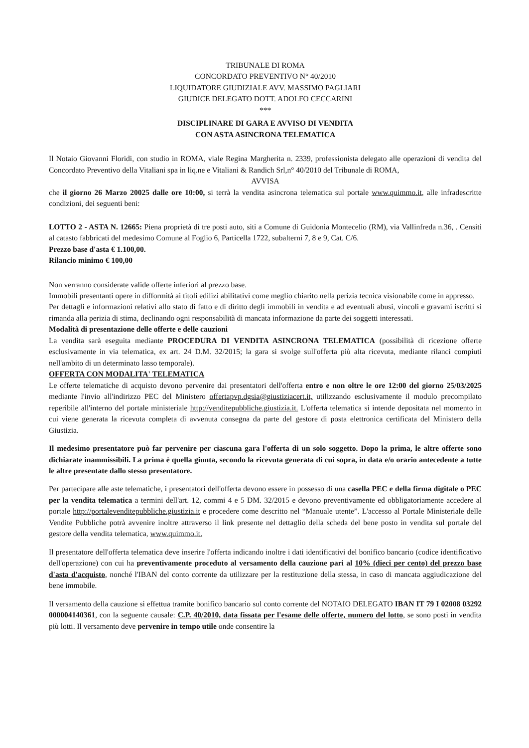TRIBUNALE DI ROMA
CONCORDATO PREVENTIVO N° 40/2010
LIQUIDATORE GIUDIZIALE AVV. MASSIMO PAGLIARI
GIUDICE DELEGATO DOTT. ADOLFO CECCARINI
***
DISCIPLINARE DI GARA E AVVISO DI VENDITA
CON ASTA ASINCRONA TELEMATICA
Il Notaio Giovanni Floridi, con studio in ROMA, viale Regina Margherita n. 2339, professionista delegato alle operazioni di vendita del Concordato Preventivo della Vitaliani spa in liq.ne e Vitaliani & Randich Srl,n° 40/2010 del Tribunale di ROMA,
AVVISA
che il giorno 26 Marzo 20025 dalle ore 10:00, si terrà la vendita asincrona telematica sul portale www.quimmo.it, alle infradescritte condizioni, dei seguenti beni:
LOTTO 2 - ASTA N. 12665: Piena proprietà di tre posti auto, siti a Comune di Guidonia Montecelio (RM), via Vallinfreda n.36, . Censiti al catasto fabbricati del medesimo Comune al Foglio 6, Particella 1722, subalterni 7, 8 e 9, Cat. C/6.
Prezzo base d'asta € 1.100,00.
Rilancio minimo € 100,00
Non verranno considerate valide offerte inferiori al prezzo base.
Immobili presentanti opere in difformità ai titoli edilizi abilitativi come meglio chiarito nella perizia tecnica visionabile come in appresso.
Per dettagli e informazioni relativi allo stato di fatto e di diritto degli immobili in vendita e ad eventuali abusi, vincoli e gravami iscritti si rimanda alla perizia di stima, declinando ogni responsabilità di mancata informazione da parte dei soggetti interessati.
Modalità di presentazione delle offerte e delle cauzioni
La vendita sarà eseguita mediante PROCEDURA DI VENDITA ASINCRONA TELEMATICA (possibilità di ricezione offerte esclusivamente in via telematica, ex art. 24 D.M. 32/2015; la gara si svolge sull'offerta più alta ricevuta, mediante rilanci compiuti nell'ambito di un determinato lasso temporale).
OFFERTA CON MODALITA' TELEMATICA
Le offerte telematiche di acquisto devono pervenire dai presentatori dell'offerta entro e non oltre le ore 12:00 del giorno 25/03/2025 mediante l'invio all'indirizzo PEC del Ministero offertapvp.dgsia@giustiziacert.it, utilizzando esclusivamente il modulo precompilato reperibile all'interno del portale ministeriale http://venditepubbliche.giustizia.it. L'offerta telematica si intende depositata nel momento in cui viene generata la ricevuta completa di avvenuta consegna da parte del gestore di posta elettronica certificata del Ministero della Giustizia.
Il medesimo presentatore può far pervenire per ciascuna gara l'offerta di un solo soggetto. Dopo la prima, le altre offerte sono dichiarate inammissibili. La prima è quella giunta, secondo la ricevuta generata di cui sopra, in data e/o orario antecedente a tutte le altre presentate dallo stesso presentatore.
Per partecipare alle aste telematiche, i presentatori dell'offerta devono essere in possesso di una casella PEC e della firma digitale o PEC per la vendita telematica a termini dell'art. 12, commi 4 e 5 DM. 32/2015 e devono preventivamente ed obbligatoriamente accedere al portale http://portalevenditepubbliche.giustizia.it e procedere come descritto nel “Manuale utente”. L'accesso al Portale Ministeriale delle Vendite Pubbliche potrà avvenire inoltre attraverso il link presente nel dettaglio della scheda del bene posto in vendita sul portale del gestore della vendita telematica, www.quimmo.it.
Il presentatore dell'offerta telematica deve inserire l'offerta indicando inoltre i dati identificativi del bonifico bancario (codice identificativo dell'operazione) con cui ha preventivamente proceduto al versamento della cauzione pari al 10% (dieci per cento) del prezzo base d'asta d'acquisto, nonché l'IBAN del conto corrente da utilizzare per la restituzione della stessa, in caso di mancata aggiudicazione del bene immobile.
Il versamento della cauzione si effettua tramite bonifico bancario sul conto corrente del NOTAIO DELEGATO IBAN IT 79 I 02008 03292 000004140361, con la seguente causale: C.P. 40/2010, data fissata per l'esame delle offerte, numero del lotto, se sono posti in vendita più lotti. Il versamento deve pervenire in tempo utile onde consentire la